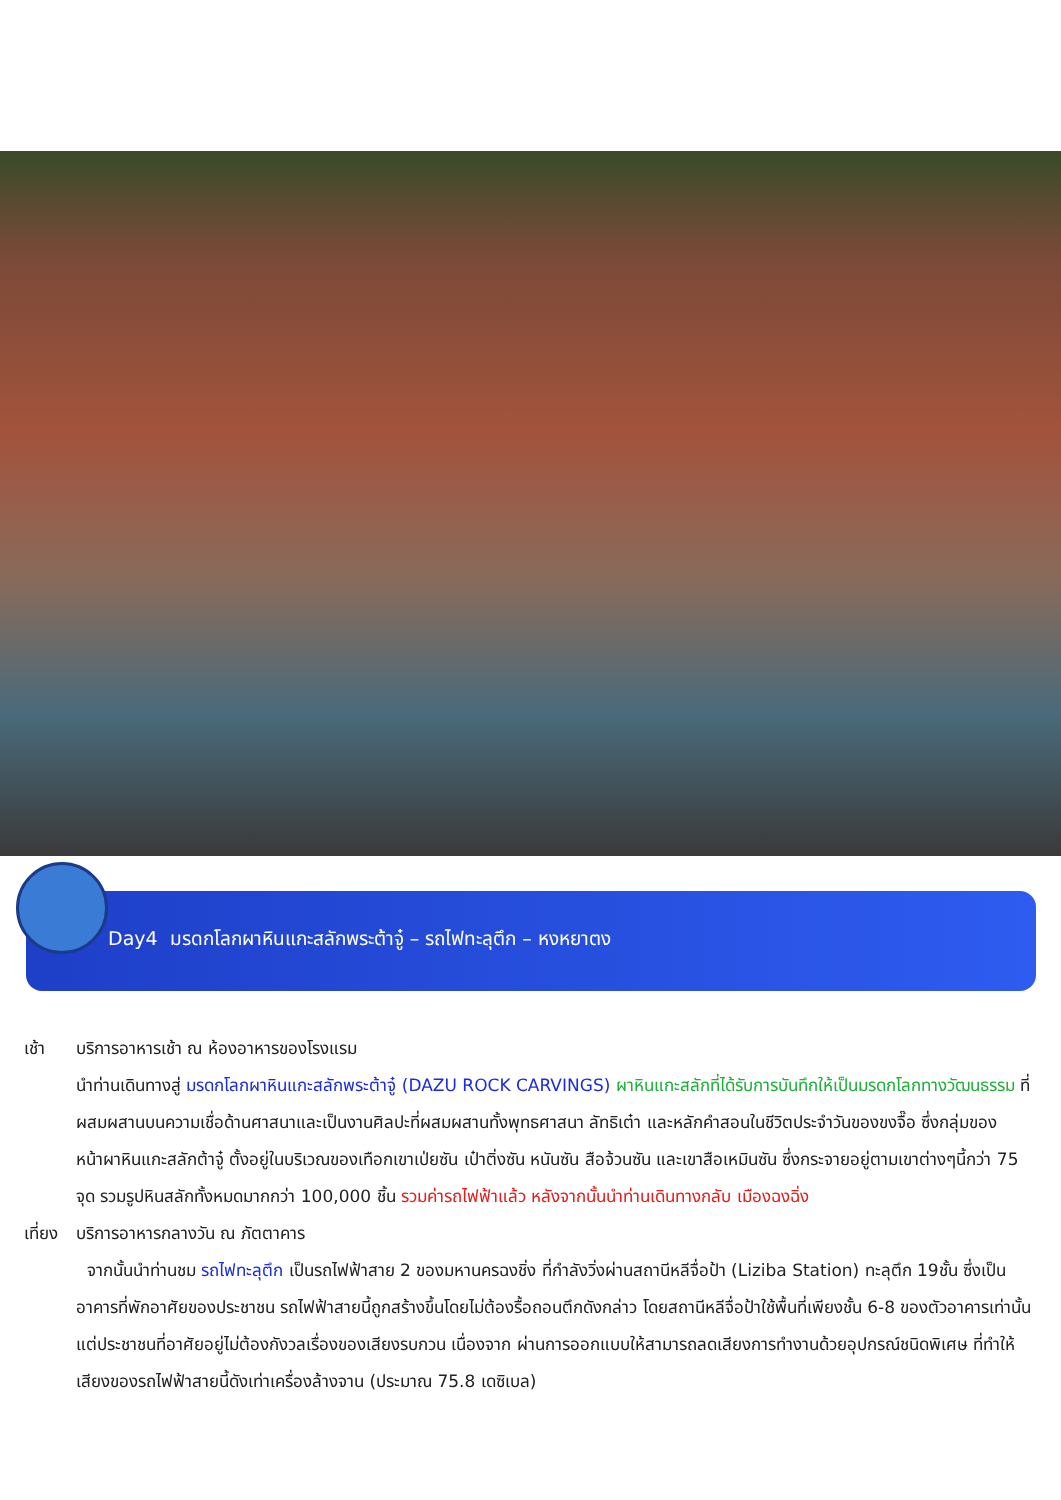Day4 มรดกโลกผาหินแกะสลักพระต้าจู๋ – รถไฟทะลุตึก – หงหยาตง
เช้า บริการอาหารเช้า ณ ห้องอาหารของโรงแรม
นำท่านเดินทางสู่ มรดกโลกผาหินแกะสลักพระต้าจู๋ (DAZU ROCK CARVINGS) ผาหินแกะสลักที่ได้รับการบันทึกให้เป็นมรดกโลกทางวัฒนธรรม ที่ผสมผสานบนความเชื่อด้านศาสนาและเป็นงานศิลปะที่ผสมผสานทั้งพุทธศาสนา ลัทธิเต๋า และหลักคำสอนในชีวิตประจำวันของขงจื๊อ ซึ่งกลุ่มของหน้าผาหินแกะสลักต้าจู๋ ตั้งอยู่ในบริเวณของเทือกเขาเป่ยซัน เป๋าติ่งซัน หนันซัน สือจ้วนซัน และเขาสือเหมินซัน ซึ่งกระจายอยู่ตามเขาต่างๆนี้กว่า 75 จุด รวมรูปหินสลักทั้งหมดมากกว่า 100,000 ชิ้น รวมค่ารถไฟฟ้าแล้ว หลังจากนั้นนำท่านเดินทางกลับ เมืองฉงฉิ่ง
เที่ยง บริการอาหารกลางวัน ณ ภัตตาคาร
จากนั้นนำท่านชม รถไฟทะลุตึก เป็นรถไฟฟ้าสาย 2 ของมหานครฉงชิ่ง ที่กำลังวิ่งผ่านสถานีหลีจื่อป้า (Liziba Station) ทะลุตึก 19ชั้น ซึ่งเป็นอาคารที่พักอาศัยของประชาชน รถไฟฟ้าสายนี้ถูกสร้างขึ้นโดยไม่ต้องรื้อถอนตึกดังกล่าว โดยสถานีหลีจื่อป้าใช้พื้นที่เพียงชั้น 6-8 ของตัวอาคารเท่านั้น แต่ประชาชนที่อาศัยอยู่ไม่ต้องกังวลเรื่องของเสียงรบกวน เนื่องจาก ผ่านการออกแบบให้สามารถลดเสียงการทำงานด้วยอุปกรณ์ชนิดพิเศษ ที่ทำให้เสียงของรถไฟฟ้าสายนี้ดังเท่าเครื่องล้างจาน (ประมาณ 75.8 เดซิเบล)